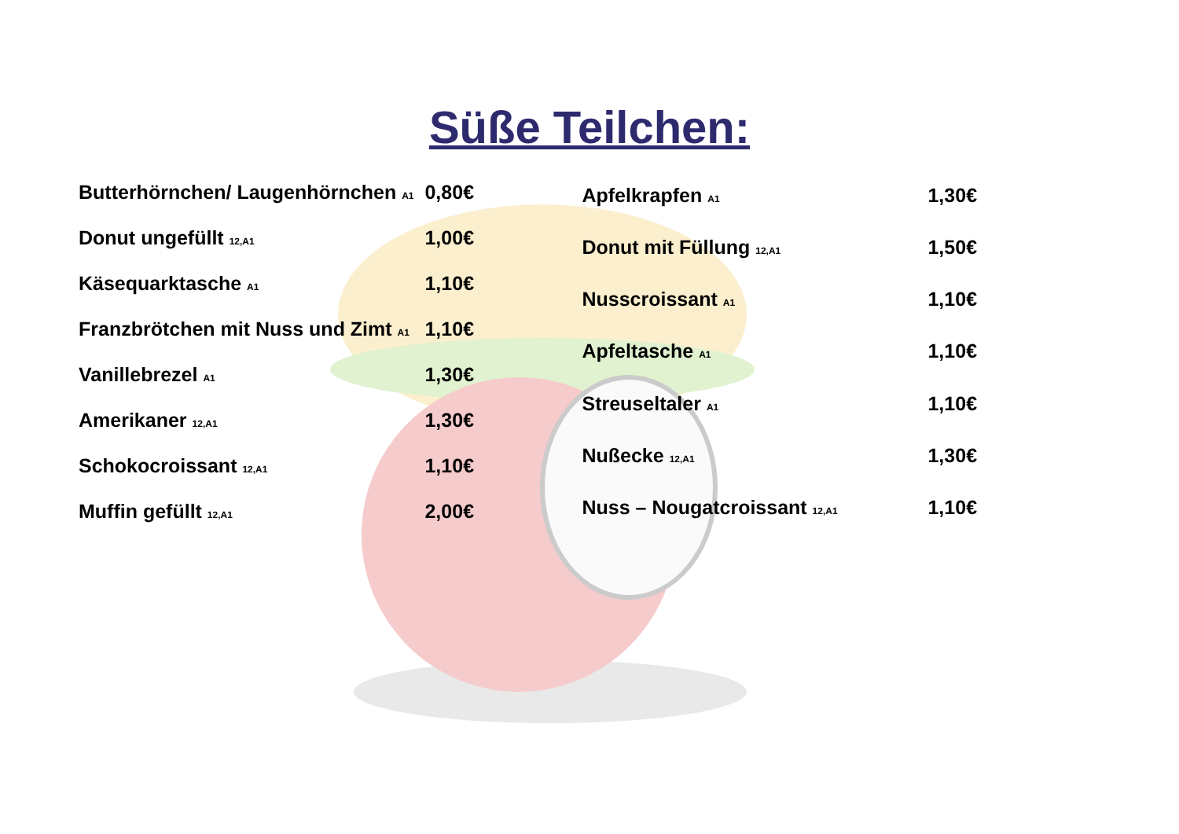Süße Teilchen:
| Butterhörnchen/ Laugenhörnchen <sub>A1</sub> | 0,80€ |
| Donut ungefüllt <sub>12,A1</sub> | 1,00€ |
| Käsequarktasche <sub>A1</sub> | 1,10€ |
| Franzbrötchen mit Nuss und Zimt <sub>A1</sub> | 1,10€ |
| Vanillebrezel <sub>A1</sub> | 1,30€ |
| Amerikaner <sub>12,A1</sub> | 1,30€ |
| Schokocroissant <sub>12,A1</sub> | 1,10€ |
| Muffin gefüllt <sub>12,A1</sub> | 2,00€ |
| Apfelkrapfen <sub>A1</sub> | 1,30€ |
| Donut mit Füllung <sub>12,A1</sub> | 1,50€ |
| Nusscroissant <sub>A1</sub> | 1,10€ |
| Apfeltasche <sub>A1</sub> | 1,10€ |
| Streuseltaler <sub>A1</sub> | 1,10€ |
| Nußecke <sub>12,A1</sub> | 1,30€ |
| Nuss – Nougatcroissant <sub>12,A1</sub> | 1,10€ |